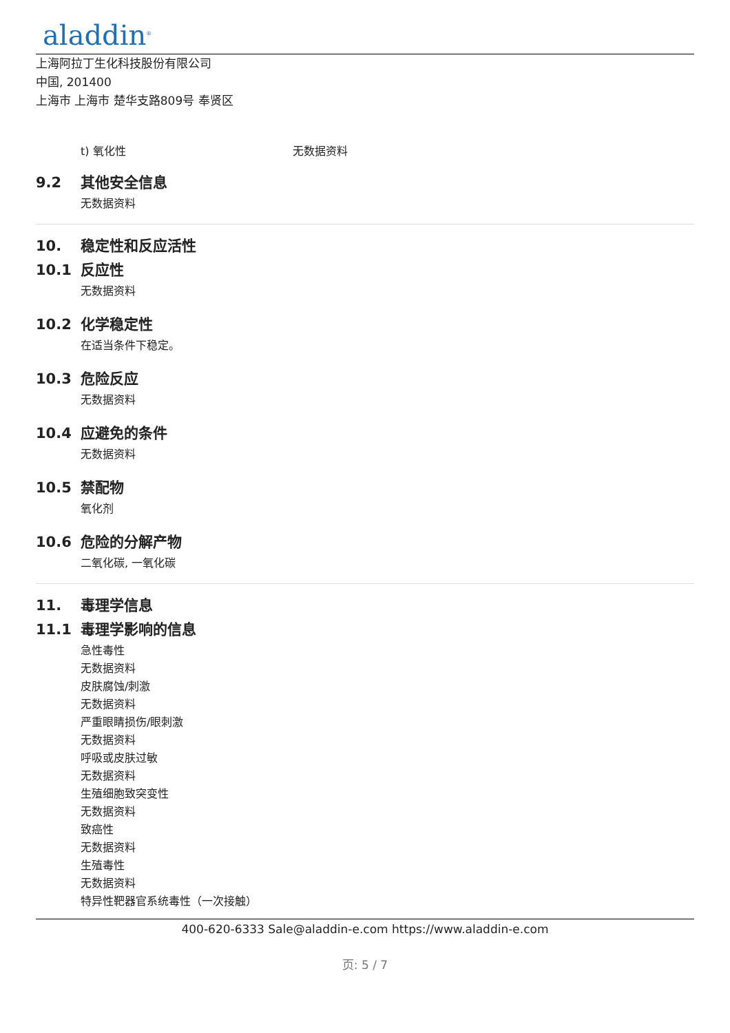aladdin<sup>®</sup>
上海阿拉丁生化科技股份有限公司
中国, 201400
上海市 上海市 楚华支路809号 奉贤区
t) 氧化性 无数据资料
9.2 其他安全信息
无数据资料
10. 稳定性和反应活性
10.1 反应性
无数据资料
10.2 化学稳定性
在适当条件下稳定。
10.3 危险反应
无数据资料
10.4 应避免的条件
无数据资料
10.5 禁配物
氧化剂
10.6 危险的分解产物
二氧化碳, 一氧化碳
11. 毒理学信息
11.1 毒理学影响的信息
急性毒性
无数据资料
皮肤腐蚀/刺激
无数据资料
严重眼睛损伤/眼刺激
无数据资料
呼吸或皮肤过敏
无数据资料
生殖细胞致突变性
无数据资料
致癌性
无数据资料
生殖毒性
无数据资料
特异性靶器官系统毒性（一次接触）
400-620-6333 Sale@aladdin-e.com https://www.aladdin-e.com
页: 5 / 7